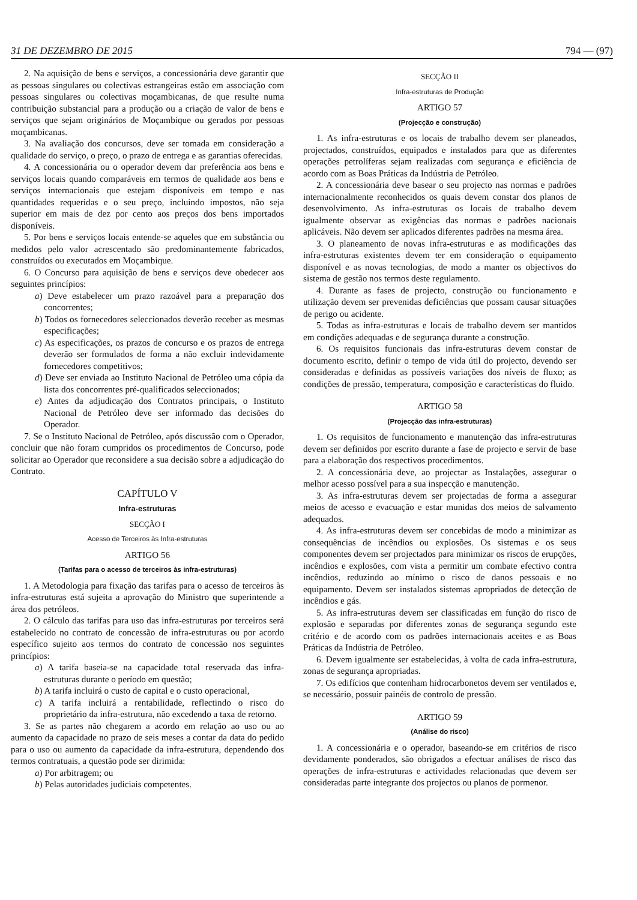31 DE DEZEMBRO DE 2015 794 — (97)
2. Na aquisição de bens e serviços, a concessionária deve garantir que as pessoas singulares ou colectivas estrangeiras estão em associação com pessoas singulares ou colectivas moçambicanas, de que resulte numa contribuição substancial para a produção ou a criação de valor de bens e serviços que sejam originários de Moçambique ou gerados por pessoas moçambicanas.
3. Na avaliação dos concursos, deve ser tomada em consideração a qualidade do serviço, o preço, o prazo de entrega e as garantias oferecidas.
4. A concessionária ou o operador devem dar preferência aos bens e serviços locais quando comparáveis em termos de qualidade aos bens e serviços internacionais que estejam disponíveis em tempo e nas quantidades requeridas e o seu preço, incluindo impostos, não seja superior em mais de dez por cento aos preços dos bens importados disponíveis.
5. Por bens e serviços locais entende-se aqueles que em substância ou medidos pelo valor acrescentado são predominantemente fabricados, construídos ou executados em Moçambique.
6. O Concurso para aquisição de bens e serviços deve obedecer aos seguintes princípios:
a) Deve estabelecer um prazo razoável para a preparação dos concorrentes;
b) Todos os fornecedores seleccionados deverão receber as mesmas especificações;
c) As especificações, os prazos de concurso e os prazos de entrega deverão ser formulados de forma a não excluir indevidamente fornecedores competitivos;
d) Deve ser enviada ao Instituto Nacional de Petróleo uma cópia da lista dos concorrentes pré-qualificados seleccionados;
e) Antes da adjudicação dos Contratos principais, o Instituto Nacional de Petróleo deve ser informado das decisões do Operador.
7. Se o Instituto Nacional de Petróleo, após discussão com o Operador, concluir que não foram cumpridos os procedimentos de Concurso, pode solicitar ao Operador que reconsidere a sua decisão sobre a adjudicação do Contrato.
CAPÍTULO V
Infra-estruturas
SECÇÃO I
Acesso de Terceiros às Infra-estruturas
ARTIGO 56
(Tarifas para o acesso de terceiros às infra-estruturas)
1. A Metodologia para fixação das tarifas para o acesso de terceiros às infra-estruturas está sujeita a aprovação do Ministro que superintende a área dos petróleos.
2. O cálculo das tarifas para uso das infra-estruturas por terceiros será estabelecido no contrato de concessão de infra-estruturas ou por acordo específico sujeito aos termos do contrato de concessão nos seguintes princípios:
a) A tarifa baseia-se na capacidade total reservada das infra-estruturas durante o período em questão;
b) A tarifa incluirá o custo de capital e o custo operacional,
c) A tarifa incluirá a rentabilidade, reflectindo o risco do proprietário da infra-estrutura, não excedendo a taxa de retorno.
3. Se as partes não chegarem a acordo em relação ao uso ou ao aumento da capacidade no prazo de seis meses a contar da data do pedido para o uso ou aumento da capacidade da infra-estrutura, dependendo dos termos contratuais, a questão pode ser dirimida:
a) Por arbitragem; ou
b) Pelas autoridades judiciais competentes.
SECÇÃO II
Infra-estruturas de Produção
ARTIGO 57
(Projecção e construção)
1. As infra-estruturas e os locais de trabalho devem ser planeados, projectados, construídos, equipados e instalados para que as diferentes operações petrolíferas sejam realizadas com segurança e eficiência de acordo com as Boas Práticas da Indústria de Petróleo.
2. A concessionária deve basear o seu projecto nas normas e padrões internacionalmente reconhecidos os quais devem constar dos planos de desenvolvimento. As infra-estruturas os locais de trabalho devem igualmente observar as exigências das normas e padrões nacionais aplicáveis. Não devem ser aplicados diferentes padrões na mesma área.
3. O planeamento de novas infra-estruturas e as modificações das infra-estruturas existentes devem ter em consideração o equipamento disponível e as novas tecnologias, de modo a manter os objectivos do sistema de gestão nos termos deste regulamento.
4. Durante as fases de projecto, construção ou funcionamento e utilização devem ser prevenidas deficiências que possam causar situações de perigo ou acidente.
5. Todas as infra-estruturas e locais de trabalho devem ser mantidos em condições adequadas e de segurança durante a construção.
6. Os requisitos funcionais das infra-estruturas devem constar de documento escrito, definir o tempo de vida útil do projecto, devendo ser consideradas e definidas as possíveis variações dos níveis de fluxo; as condições de pressão, temperatura, composição e características do fluido.
ARTIGO 58
(Projecção das infra-estruturas)
1. Os requisitos de funcionamento e manutenção das infra-estruturas devem ser definidos por escrito durante a fase de projecto e servir de base para a elaboração dos respectivos procedimentos.
2. A concessionária deve, ao projectar as Instalações, assegurar o melhor acesso possível para a sua inspecção e manutenção.
3. As infra-estruturas devem ser projectadas de forma a assegurar meios de acesso e evacuação e estar munidas dos meios de salvamento adequados.
4. As infra-estruturas devem ser concebidas de modo a minimizar as consequências de incêndios ou explosões. Os sistemas e os seus componentes devem ser projectados para minimizar os riscos de erupções, incêndios e explosões, com vista a permitir um combate efectivo contra incêndios, reduzindo ao mínimo o risco de danos pessoais e no equipamento. Devem ser instalados sistemas apropriados de detecção de incêndios e gás.
5. As infra-estruturas devem ser classificadas em função do risco de explosão e separadas por diferentes zonas de segurança segundo este critério e de acordo com os padrões internacionais aceites e as Boas Práticas da Indústria de Petróleo.
6. Devem igualmente ser estabelecidas, à volta de cada infra-estrutura, zonas de segurança apropriadas.
7. Os edifícios que contenham hidrocarbonetos devem ser ventilados e, se necessário, possuir painéis de controlo de pressão.
ARTIGO 59
(Análise do risco)
1. A concessionária e o operador, baseando-se em critérios de risco devidamente ponderados, são obrigados a efectuar análises de risco das operações de infra-estruturas e actividades relacionadas que devem ser consideradas parte integrante dos projectos ou planos de pormenor.